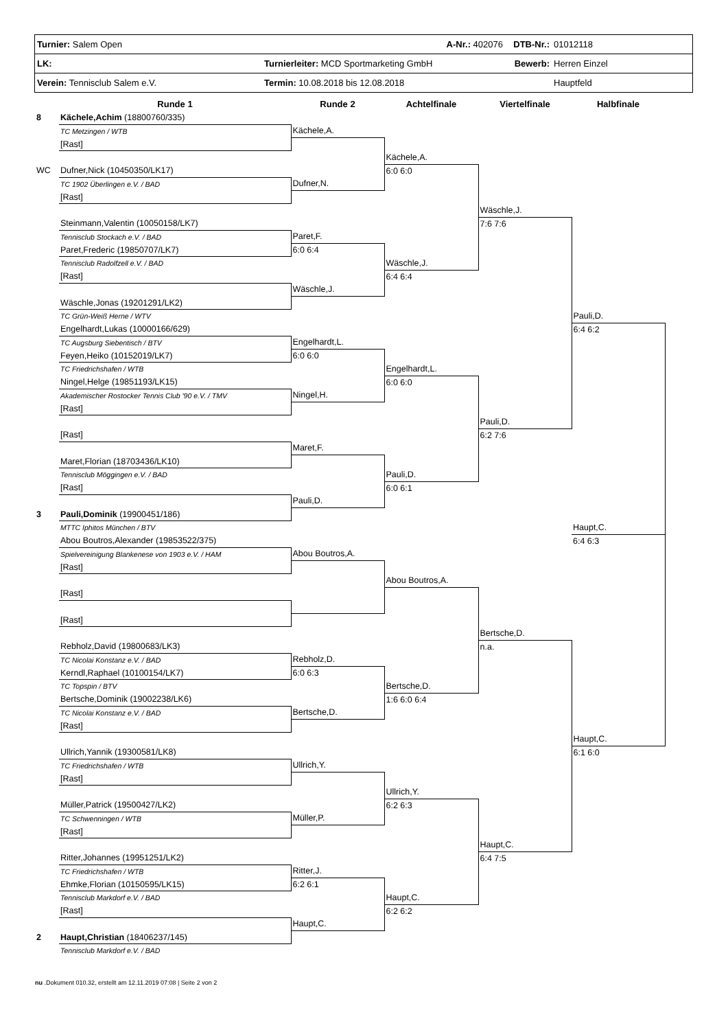| Turnier: Salem Open | A-Nr.: 402076 | DTB-Nr.: | 01012118 |
| LK: | Turnierleiter: MCD Sportmarketing GmbH | Bewerb: | Herren Einzel |
| Verein: Tennisclub Salem e.V. | Termin: 10.08.2018 bis 12.08.2018 | | Hauptfeld |
| | Runde 1 | Runde 2 | Achtelfinale | Viertelfinale | Halbfinale |
| --- | --- | --- | --- | --- | --- |
| 8 | Kächele,Achim (18800760/335) | | | | |
| | TC Metzingen / WTB | Kächele,A. | | | |
| | [Rast] | | | | |
| | | | Kächele,A. | | |
| WC | Dufner,Nick (10450350/LK17) | | 6:0 6:0 | | |
| | TC 1902 Überlingen e.V. / BAD | Dufner,N. | | | |
| | [Rast] | | | | |
| | | | | Wäschle,J. | |
| | Steinmann,Valentin (10050158/LK7) | | | 7:6 7:6 | |
| | Tennisclub Stockach e.V. / BAD | Paret,F. | | | |
| | Paret,Frederic (19850707/LK7) | 6:0 6:4 | | | |
| | Tennisclub Radolfzell e.V. / BAD | | Wäschle,J. | | |
| | [Rast] | | 6:4 6:4 | | |
| | | Wäschle,J. | | | |
| | Wäschle,Jonas (19201291/LK2) | | | | |
| | TC Grün-Weiß Herne / WTV | | | | Pauli,D. |
| | Engelhardt,Lukas (10000166/629) | | | | 6:4 6:2 |
| | TC Augsburg Siebentisch / BTV | Engelhardt,L. | | | |
| | Feyen,Heiko (10152019/LK7) | 6:0 6:0 | | | |
| | TC Friedrichshafen / WTB | | Engelhardt,L. | | |
| | Ningel,Helge (19851193/LK15) | | 6:0 6:0 | | |
| | Akademischer Rostocker Tennis Club '90 e.V. / TMV | Ningel,H. | | | |
| | [Rast] | | | | |
| | | | | Pauli,D. | |
| | [Rast] | | | 6:2 7:6 | |
| | | Maret,F. | | | |
| | Maret,Florian (18703436/LK10) | | | | |
| | Tennisclub Möggingen e.V. / BAD | | Pauli,D. | | |
| | [Rast] | | 6:0 6:1 | | |
| | | Pauli,D. | | | |
| 3 | Pauli,Dominik (19900451/186) | | | | |
| | MTTC Iphitos München / BTV | | | | Haupt,C. |
| | Abou Boutros,Alexander (19853522/375) | | | | 6:4 6:3 |
| | Spielvereinigung Blankenese von 1903 e.V. / HAM | Abou Boutros,A. | | | |
| | [Rast] | | | | |
| | | | Abou Boutros,A. | | |
| | [Rast] | | | | |
| | [Rast] | | | | |
| | | | | Bertsche,D. | |
| | Rebholz,David (19800683/LK3) | | | n.a. | |
| | TC Nicolai Konstanz e.V. / BAD | Rebholz,D. | | | |
| | Kerndl,Raphael (10100154/LK7) | 6:0 6:3 | | | |
| | TC Topspin / BTV | | Bertsche,D. | | |
| | Bertsche,Dominik (19002238/LK6) | | 1:6 6:0 6:4 | | |
| | TC Nicolai Konstanz e.V. / BAD | Bertsche,D. | | | |
| | [Rast] | | | | |
| | | | | | Haupt,C. |
| | Ullrich,Yannik (19300581/LK8) | | | | 6:1 6:0 |
| | TC Friedrichshafen / WTB | Ullrich,Y. | | | |
| | [Rast] | | | | |
| | | | Ullrich,Y. | | |
| | Müller,Patrick (19500427/LK2) | | 6:2 6:3 | | |
| | TC Schwenningen / WTB | Müller,P. | | | |
| | [Rast] | | | | |
| | | | | Haupt,C. | |
| | Ritter,Johannes (19951251/LK2) | | | 6:4 7:5 | |
| | TC Friedrichshafen / WTB | Ritter,J. | | | |
| | Ehmke,Florian (10150595/LK15) | 6:2 6:1 | | | |
| | Tennisclub Markdorf e.V. / BAD | | Haupt,C. | | |
| | [Rast] | | 6:2 6:2 | | |
| | | Haupt,C. | | | |
| 2 | Haupt,Christian (18406237/145) | | | | |
| | Tennisclub Markdorf e.V. / BAD | | | | |
nu .Dokument 010.32, erstellt am 12.11.2019 07:08 | Seite 2 von 2